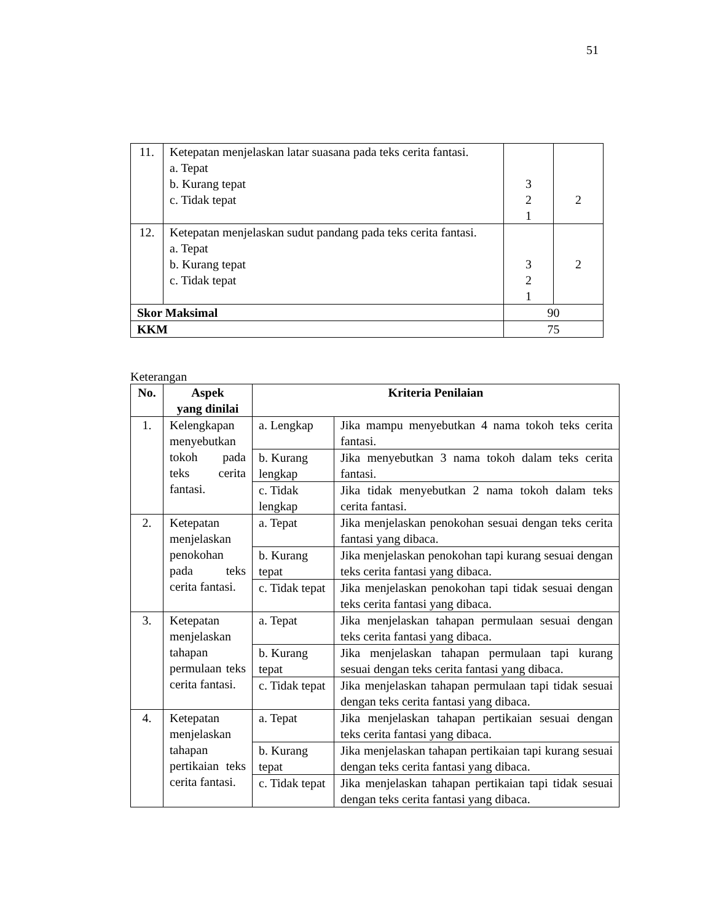51
| 11. | Ketepatan menjelaskan latar suasana pada teks cerita fantasi. a. Tepat b. Kurang tepat c. Tidak tepat | 3 2 1 | 2 |
| 12. | Ketepatan menjelaskan sudut pandang pada teks cerita fantasi. a. Tepat b. Kurang tepat c. Tidak tepat | 3 2 1 | 2 |
| Skor Maksimal | | 90 | |
| KKM | | 75 | |
Keterangan
| No. | Aspek yang dinilai | Kriteria Penilaian | |
| --- | --- | --- | --- |
| 1. | Kelengkapan menyebutkan tokoh pada teks cerita fantasi. | a. Lengkap | Jika mampu menyebutkan 4 nama tokoh teks cerita fantasi. |
| | | b. Kurang lengkap | Jika menyebutkan 3 nama tokoh dalam teks cerita fantasi. |
| | | c. Tidak lengkap | Jika tidak menyebutkan 2 nama tokoh dalam teks cerita fantasi. |
| 2. | Ketepatan menjelaskan penokohan pada teks cerita fantasi. | a. Tepat | Jika menjelaskan penokohan sesuai dengan teks cerita fantasi yang dibaca. |
| | | b. Kurang tepat | Jika menjelaskan penokohan tapi kurang sesuai dengan teks cerita fantasi yang dibaca. |
| | | c. Tidak tepat | Jika menjelaskan penokohan tapi tidak sesuai dengan teks cerita fantasi yang dibaca. |
| 3. | Ketepatan menjelaskan tahapan permulaan teks cerita fantasi. | a. Tepat | Jika menjelaskan tahapan permulaan sesuai dengan teks cerita fantasi yang dibaca. |
| | | b. Kurang tepat | Jika menjelaskan tahapan permulaan tapi kurang sesuai dengan teks cerita fantasi yang dibaca. |
| | | c. Tidak tepat | Jika menjelaskan tahapan permulaan tapi tidak sesuai dengan teks cerita fantasi yang dibaca. |
| 4. | Ketepatan menjelaskan tahapan pertikaian teks cerita fantasi. | a. Tepat | Jika menjelaskan tahapan pertikaian sesuai dengan teks cerita fantasi yang dibaca. |
| | | b. Kurang tepat | Jika menjelaskan tahapan pertikaian tapi kurang sesuai dengan teks cerita fantasi yang dibaca. |
| | | c. Tidak tepat | Jika menjelaskan tahapan pertikaian tapi tidak sesuai dengan teks cerita fantasi yang dibaca. |